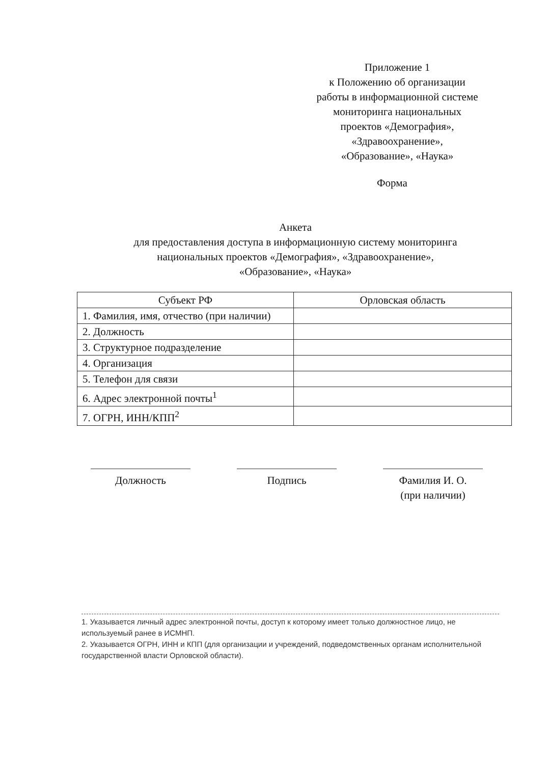Приложение 1
к Положению об организации
работы в информационной системе
мониторинга национальных
проектов «Демография»,
«Здравоохранение»,
«Образование», «Наука»
Форма
Анкета
для предоставления доступа в информационную систему мониторинга
национальных проектов «Демография», «Здравоохранение»,
«Образование», «Наука»
| Субъект РФ | Орловская область |
| --- | --- |
| 1. Фамилия, имя, отчество (при наличии) | |
| 2. Должность | |
| 3. Структурное подразделение | |
| 4. Организация | |
| 5. Телефон для связи | |
| 6. Адрес электронной почты<sup>1</sup> | |
| 7. ОГРН, ИНН/КПП<sup>2</sup> | |
Должность Подпись Фамилия И. О.
(при наличии)
1. Указывается личный адрес электронной почты, доступ к которому имеет только должностное лицо, не используемый ранее в ИСМНП.
2. Указывается ОГРН, ИНН и КПП (для организации и учреждений, подведомственных органам исполнительной государственной власти Орловской области).